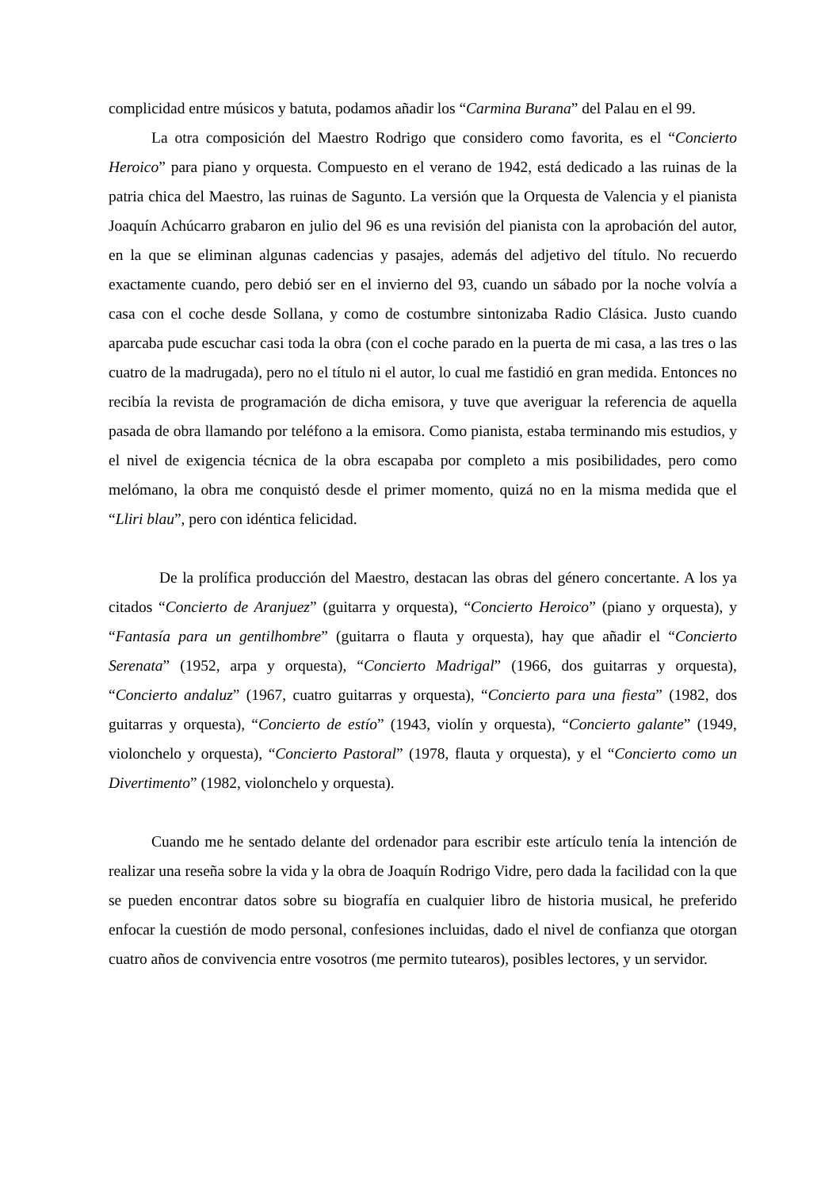complicidad entre músicos y batuta, podamos añadir los “Carmina Burana” del Palau en el 99.
La otra composición del Maestro Rodrigo que considero como favorita, es el “Concierto Heroico” para piano y orquesta. Compuesto en el verano de 1942, está dedicado a las ruinas de la patria chica del Maestro, las ruinas de Sagunto. La versión que la Orquesta de Valencia y el pianista Joaquín Achúcarro grabaron en julio del 96 es una revisión del pianista con la aprobación del autor, en la que se eliminan algunas cadencias y pasajes, además del adjetivo del título. No recuerdo exactamente cuando, pero debió ser en el invierno del 93, cuando un sábado por la noche volvía a casa con el coche desde Sollana, y como de costumbre sintonizaba Radio Clásica. Justo cuando aparcaba pude escuchar casi toda la obra (con el coche parado en la puerta de mi casa, a las tres o las cuatro de la madrugada), pero no el título ni el autor, lo cual me fastidió en gran medida. Entonces no recibía la revista de programación de dicha emisora, y tuve que averiguar la referencia de aquella pasada de obra llamando por teléfono a la emisora. Como pianista, estaba terminando mis estudios, y el nivel de exigencia técnica de la obra escapaba por completo a mis posibilidades, pero como melómano, la obra me conquistó desde el primer momento, quizá no en la misma medida que el “Lliri blau”, pero con idéntica felicidad.
De la prolífica producción del Maestro, destacan las obras del género concertante. A los ya citados “Concierto de Aranjuez” (guitarra y orquesta), “Concierto Heroico” (piano y orquesta), y “Fantasía para un gentilhombre” (guitarra o flauta y orquesta), hay que añadir el “Concierto Serenata” (1952, arpa y orquesta), “Concierto Madrigal” (1966, dos guitarras y orquesta), “Concierto andaluz” (1967, cuatro guitarras y orquesta), “Concierto para una fiesta” (1982, dos guitarras y orquesta), “Concierto de estío” (1943, violín y orquesta), “Concierto galante” (1949, violonchelo y orquesta), “Concierto Pastoral” (1978, flauta y orquesta), y el “Concierto como un Divertimento” (1982, violonchelo y orquesta).
Cuando me he sentado delante del ordenador para escribir este artículo tenía la intención de realizar una reseña sobre la vida y la obra de Joaquín Rodrigo Vidre, pero dada la facilidad con la que se pueden encontrar datos sobre su biografía en cualquier libro de historia musical, he preferido enfocar la cuestión de modo personal, confesiones incluidas, dado el nivel de confianza que otorgan cuatro años de convivencia entre vosotros (me permito tutearos), posibles lectores, y un servidor.